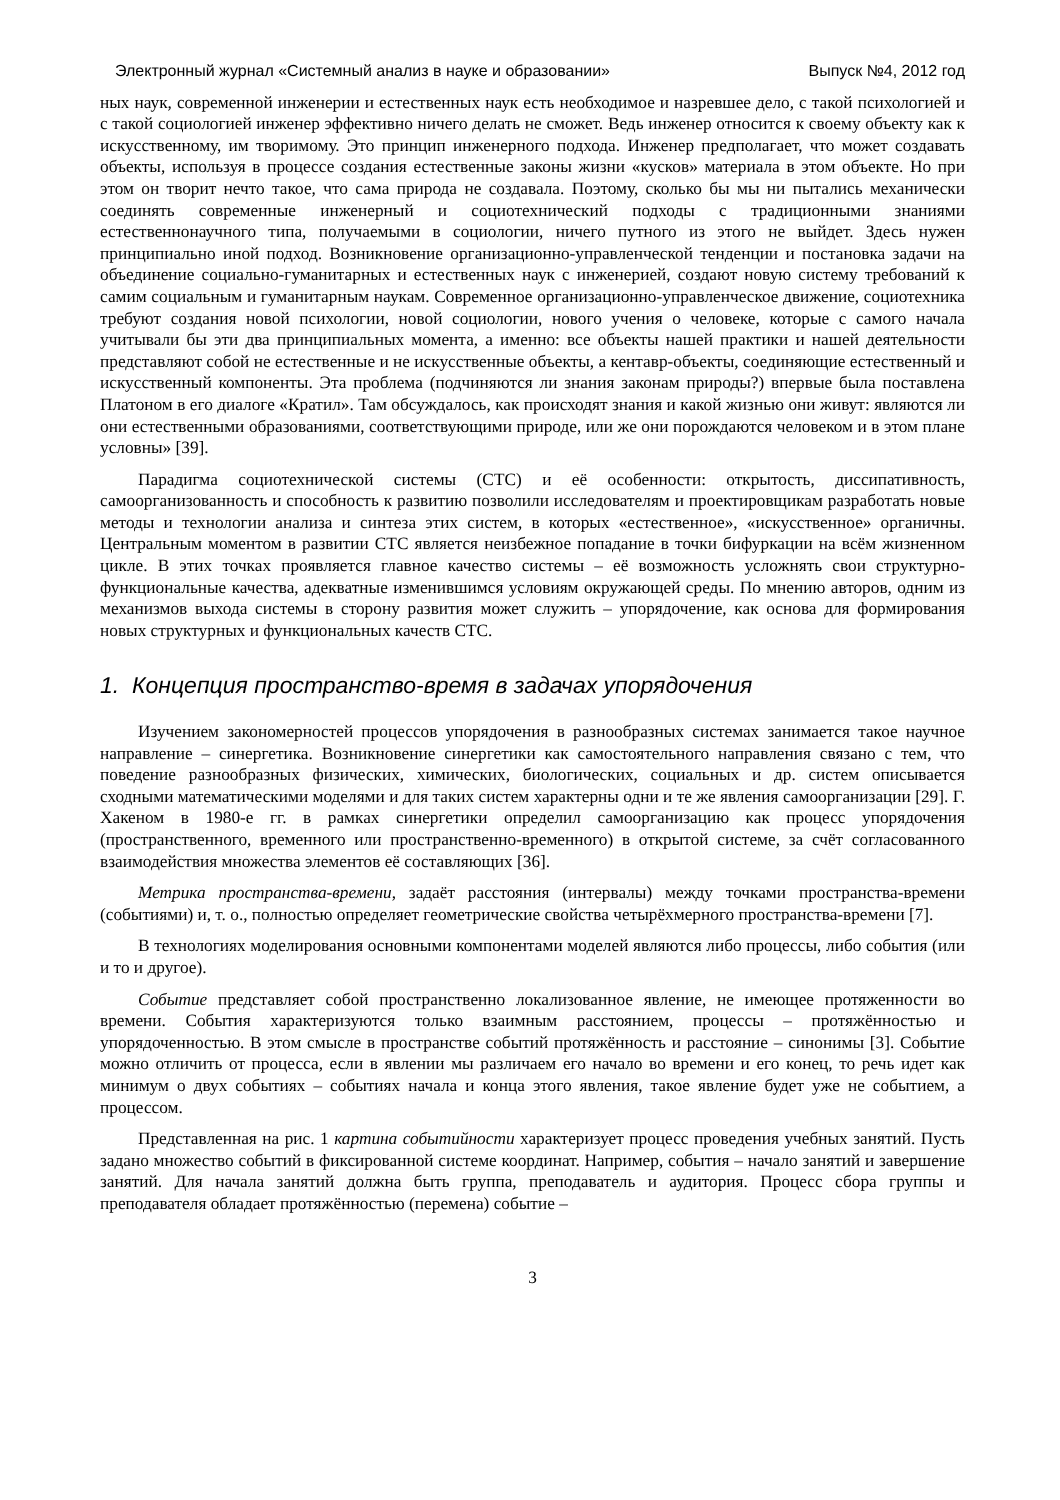Электронный журнал «Системный анализ в науке и образовании» Выпуск №4, 2012 год
ных наук, современной инженерии и естественных наук есть необходимое и назревшее дело, с такой психологией и с такой социологией инженер эффективно ничего делать не сможет. Ведь инженер относится к своему объекту как к искусственному, им творимому. Это принцип инженерного подхода. Инженер предполагает, что может создавать объекты, используя в процессе создания естественные законы жизни «кусков» материала в этом объекте. Но при этом он творит нечто такое, что сама природа не создавала. Поэтому, сколько бы мы ни пытались механически соединять современные инженерный и социотехнический подходы с традиционными знаниями естественнонаучного типа, получаемыми в социологии, ничего путного из этого не выйдет. Здесь нужен принципиально иной подход. Возникновение организационно-управленческой тенденции и постановка задачи на объединение социально-гуманитарных и естественных наук с инженерией, создают новую систему требований к самим социальным и гуманитарным наукам. Современное организационно-управленческое движение, социотехника требуют создания новой психологии, новой социологии, нового учения о человеке, которые с самого начала учитывали бы эти два принципиальных момента, а именно: все объекты нашей практики и нашей деятельности представляют собой не естественные и не искусственные объекты, а кентавр-объекты, соединяющие естественный и искусственный компоненты. Эта проблема (подчиняются ли знания законам природы?) впервые была поставлена Платоном в его диалоге «Кратил». Там обсуждалось, как происходят знания и какой жизнью они живут: являются ли они естественными образованиями, соответствующими природе, или же они порождаются человеком и в этом плане условны» [39].
Парадигма социотехнической системы (СТС) и её особенности: открытость, диссипативность, самоорганизованность и способность к развитию позволили исследователям и проектировщикам разработать новые методы и технологии анализа и синтеза этих систем, в которых «естественное», «искусственное» органичны. Центральным моментом в развитии СТС является неизбежное попадание в точки бифуркации на всём жизненном цикле. В этих точках проявляется главное качество системы – её возможность усложнять свои структурно-функциональные качества, адекватные изменившимся условиям окружающей среды. По мнению авторов, одним из механизмов выхода системы в сторону развития может служить – упорядочение, как основа для формирования новых структурных и функциональных качеств СТС.
1. Концепция пространство-время в задачах упорядочения
Изучением закономерностей процессов упорядочения в разнообразных системах занимается такое научное направление – синергетика. Возникновение синергетики как самостоятельного направления связано с тем, что поведение разнообразных физических, химических, биологических, социальных и др. систем описывается сходными математическими моделями и для таких систем характерны одни и те же явления самоорганизации [29]. Г. Хакеном в 1980-е гг. в рамках синергетики определил самоорганизацию как процесс упорядочения (пространственного, временного или пространственно-временного) в открытой системе, за счёт согласованного взаимодействия множества элементов её составляющих [36].
Метрика пространства-времени, задаёт расстояния (интервалы) между точками пространства-времени (событиями) и, т. о., полностью определяет геометрические свойства четырёхмерного пространства-времени [7].
В технологиях моделирования основными компонентами моделей являются либо процессы, либо события (или и то и другое).
Событие представляет собой пространственно локализованное явление, не имеющее протяженности во времени. События характеризуются только взаимным расстоянием, процессы – протяжённостью и упорядоченностью. В этом смысле в пространстве событий протяжённость и расстояние – синонимы [3]. Событие можно отличить от процесса, если в явлении мы различаем его начало во времени и его конец, то речь идет как минимум о двух событиях – событиях начала и конца этого явления, такое явление будет уже не событием, а процессом.
Представленная на рис. 1 картина событийности характеризует процесс проведения учебных занятий. Пусть задано множество событий в фиксированной системе координат. Например, события – начало занятий и завершение занятий. Для начала занятий должна быть группа, преподаватель и аудитория. Процесс сбора группы и преподавателя обладает протяжённостью (перемена) событие –
3